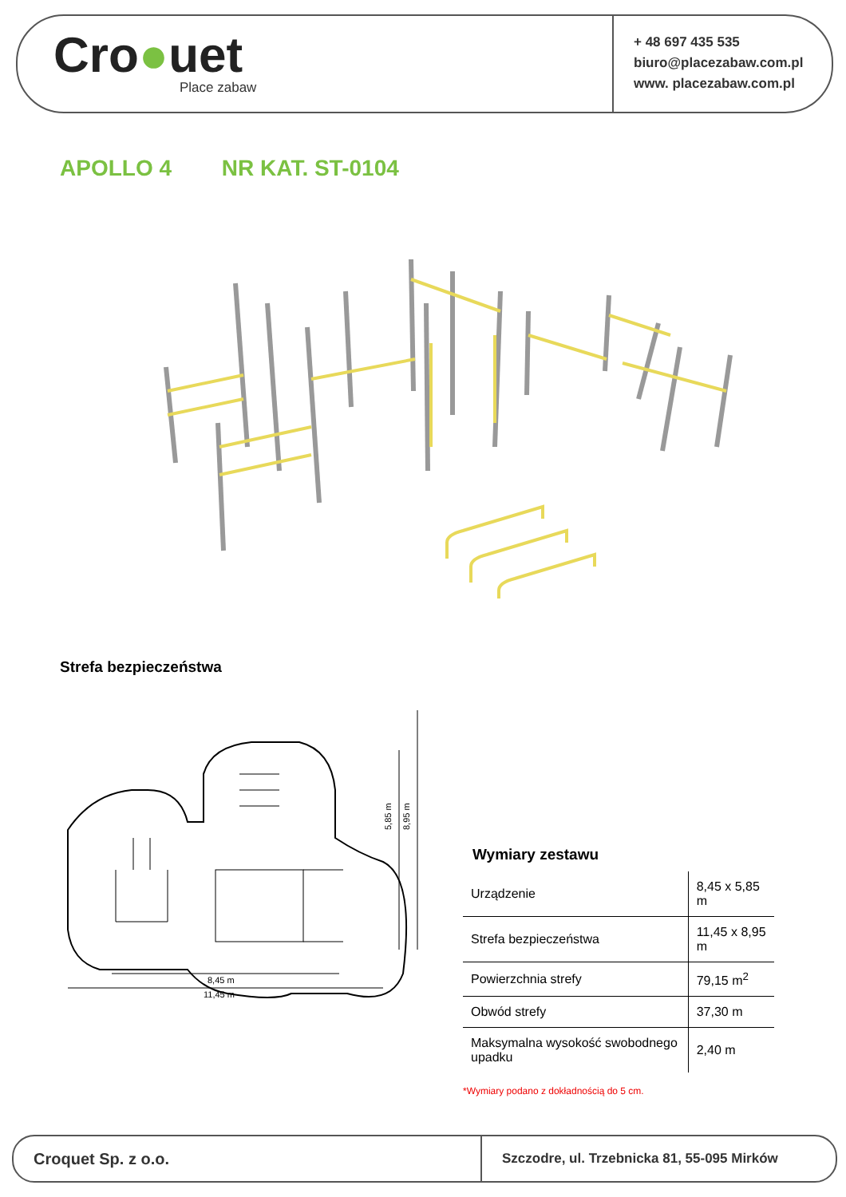Cro●uet
Place zabaw
+ 48 697 435 535
biuro@placezabaw.com.pl
www. placezabaw.com.pl
APOLLO 4 NR KAT. ST-0104
Strefa bezpieczeństwa
8,45 m
11,45 m
5,85 m
8,95 m
Wymiary zestawu
| Urządzenie | 8,45 x 5,85 m |
| Strefa bezpieczeństwa | 11,45 x 8,95 m |
| Powierzchnia strefy | 79,15 m<sup>2</sup> |
| Obwód strefy | 37,30 m |
| Maksymalna wysokość swobodnego upadku | 2,40 m |
*Wymiary podano z dokładnością do 5 cm.
Croquet Sp. z o.o.
Szczodre, ul. Trzebnicka 81, 55-095 Mirków